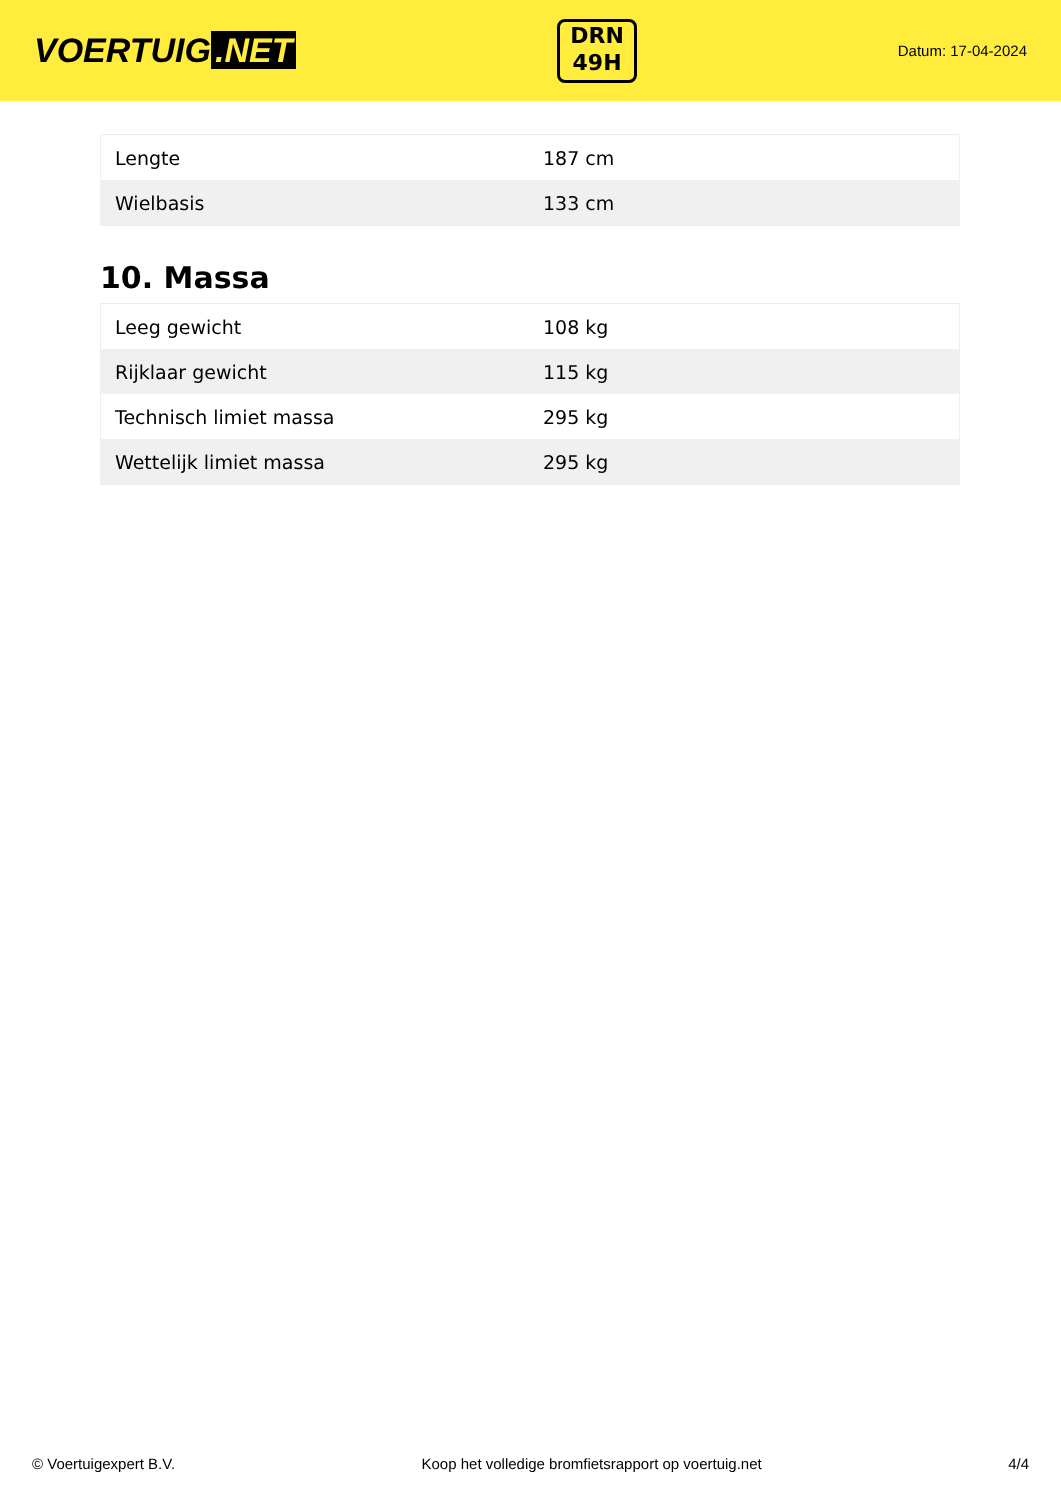VOERTUIG.NET
DRN
49H
Datum: 17-04-2024
| Lengte | 187 cm |
| Wielbasis | 133 cm |
10. Massa
| Leeg gewicht | 108 kg |
| Rijklaar gewicht | 115 kg |
| Technisch limiet massa | 295 kg |
| Wettelijk limiet massa | 295 kg |
© Voertuigexpert B.V. Koop het volledige bromfietsrapport op voertuig.net 4/4